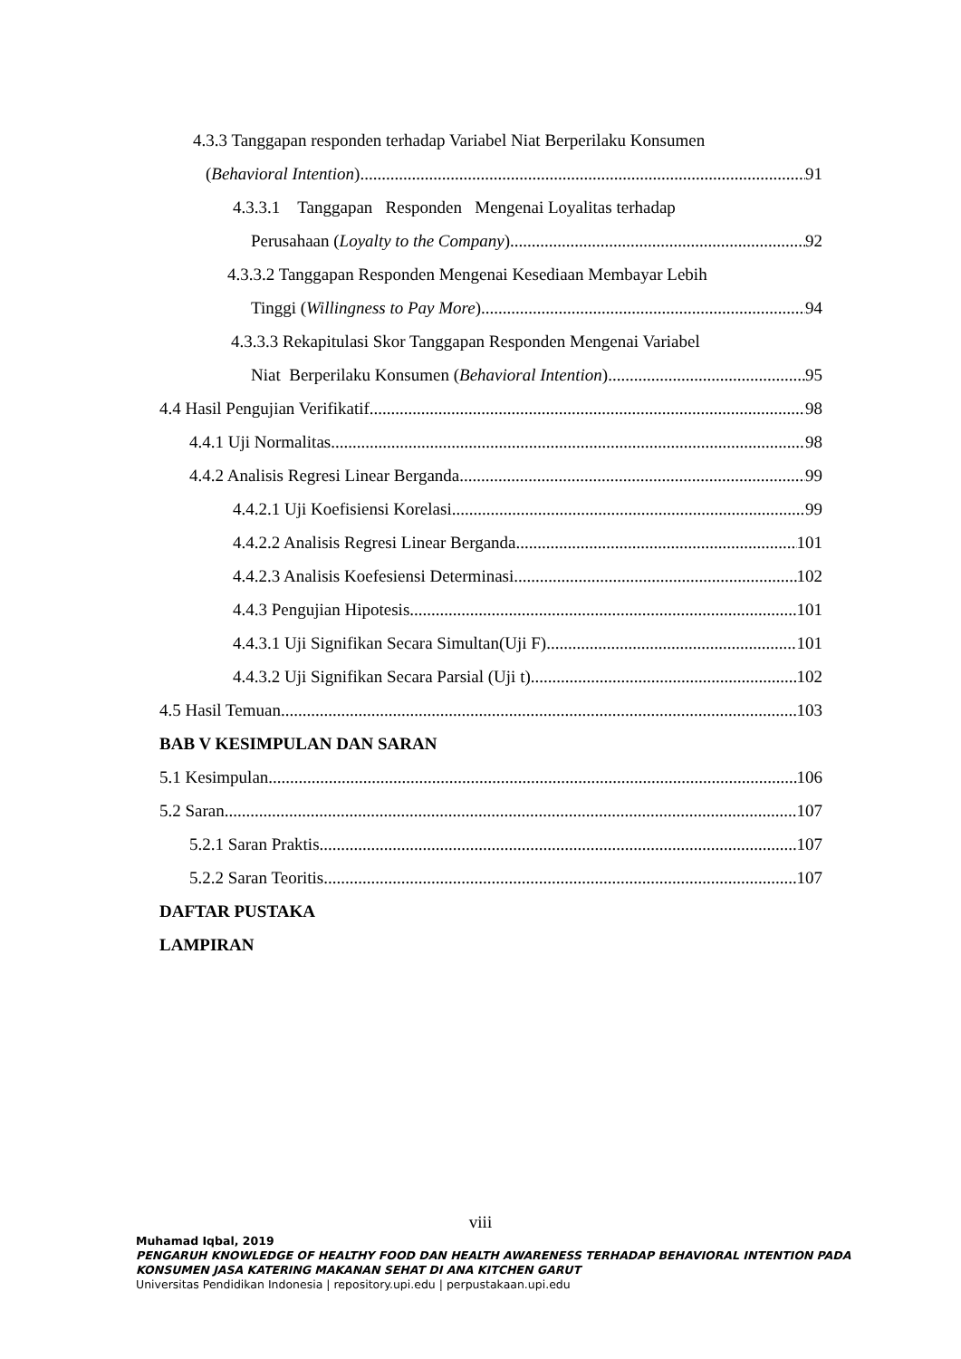4.3.3 Tanggapan responden terhadap Variabel Niat Berperilaku Konsumen
(Behavioral Intention) 91
4.3.3.1 Tanggapan Responden Mengenai Loyalitas terhadap
Perusahaan (Loyalty to the Company) 92
4.3.3.2 Tanggapan Responden Mengenai Kesediaan Membayar Lebih
Tinggi (Willingness to Pay More) 94
4.3.3.3 Rekapitulasi Skor Tanggapan Responden Mengenai Variabel
Niat Berperilaku Konsumen (Behavioral Intention) 95
4.4 Hasil Pengujian Verifikatif 98
4.4.1 Uji Normalitas 98
4.4.2 Analisis Regresi Linear Berganda 99
4.4.2.1 Uji Koefisiensi Korelasi 99
4.4.2.2 Analisis Regresi Linear Berganda 101
4.4.2.3 Analisis Koefesiensi Determinasi 102
4.4.3 Pengujian Hipotesis 101
4.4.3.1 Uji Signifikan Secara Simultan(Uji F) 101
4.4.3.2 Uji Signifikan Secara Parsial (Uji t) 102
4.5 Hasil Temuan 103
BAB V KESIMPULAN DAN SARAN
5.1 Kesimpulan 106
5.2 Saran 107
5.2.1 Saran Praktis 107
5.2.2 Saran Teoritis 107
DAFTAR PUSTAKA
LAMPIRAN
viii
Muhamad Iqbal, 2019
PENGARUH KNOWLEDGE OF HEALTHY FOOD DAN HEALTH AWARENESS TERHADAP BEHAVIORAL INTENTION PADA
KONSUMEN JASA KATERING MAKANAN SEHAT DI ANA KITCHEN GARUT
Universitas Pendidikan Indonesia | repository.upi.edu | perpustakaan.upi.edu